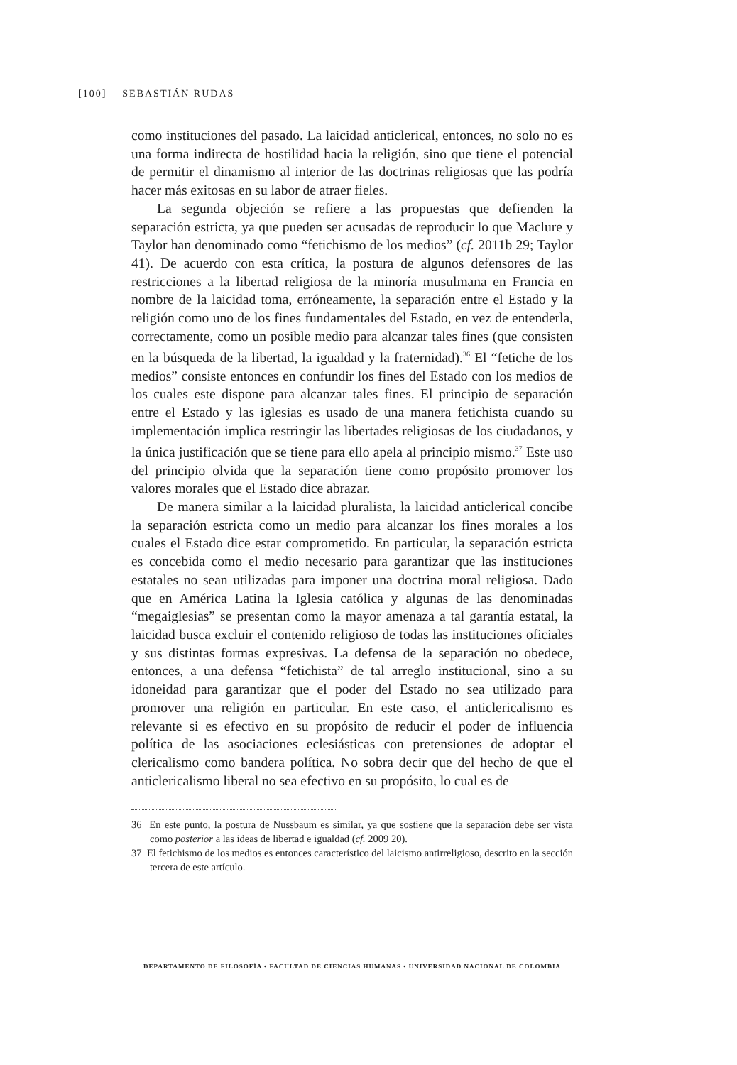[100] SEBASTIÁN RUDAS
como instituciones del pasado. La laicidad anticlerical, entonces, no solo no es una forma indirecta de hostilidad hacia la religión, sino que tiene el potencial de permitir el dinamismo al interior de las doctrinas religiosas que las podría hacer más exitosas en su labor de atraer fieles.
La segunda objeción se refiere a las propuestas que defienden la separación estricta, ya que pueden ser acusadas de reproducir lo que Maclure y Taylor han denominado como “fetichismo de los medios” (cf. 2011b 29; Taylor 41). De acuerdo con esta crítica, la postura de algunos defensores de las restricciones a la libertad religiosa de la minoría musulmana en Francia en nombre de la laicidad toma, erróneamente, la separación entre el Estado y la religión como uno de los fines fundamentales del Estado, en vez de entenderla, correctamente, como un posible medio para alcanzar tales fines (que consisten en la búsqueda de la libertad, la igualdad y la fraternidad).<sup>36</sup> El “fetiche de los medios” consiste entonces en confundir los fines del Estado con los medios de los cuales este dispone para alcanzar tales fines. El principio de separación entre el Estado y las iglesias es usado de una manera fetichista cuando su implementación implica restringir las libertades religiosas de los ciudadanos, y la única justificación que se tiene para ello apela al principio mismo.<sup>37</sup> Este uso del principio olvida que la separación tiene como propósito promover los valores morales que el Estado dice abrazar.
De manera similar a la laicidad pluralista, la laicidad anticlerical concibe la separación estricta como un medio para alcanzar los fines morales a los cuales el Estado dice estar comprometido. En particular, la separación estricta es concebida como el medio necesario para garantizar que las instituciones estatales no sean utilizadas para imponer una doctrina moral religiosa. Dado que en América Latina la Iglesia católica y algunas de las denominadas “megaiglesias” se presentan como la mayor amenaza a tal garantía estatal, la laicidad busca excluir el contenido religioso de todas las instituciones oficiales y sus distintas formas expresivas. La defensa de la separación no obedece, entonces, a una defensa “fetichista” de tal arreglo institucional, sino a su idoneidad para garantizar que el poder del Estado no sea utilizado para promover una religión en particular. En este caso, el anticlericalismo es relevante si es efectivo en su propósito de reducir el poder de influencia política de las asociaciones eclesiásticas con pretensiones de adoptar el clericalismo como bandera política. No sobra decir que del hecho de que el anticlericalismo liberal no sea efectivo en su propósito, lo cual es de
36 En este punto, la postura de Nussbaum es similar, ya que sostiene que la separación debe ser vista como posterior a las ideas de libertad e igualdad (cf. 2009 20).
37 El fetichismo de los medios es entonces característico del laicismo antirreligioso, descrito en la sección tercera de este artículo.
DEPARTAMENTO DE FILOSOFÍA • FACULTAD DE CIENCIAS HUMANAS • UNIVERSIDAD NACIONAL DE COLOMBIA